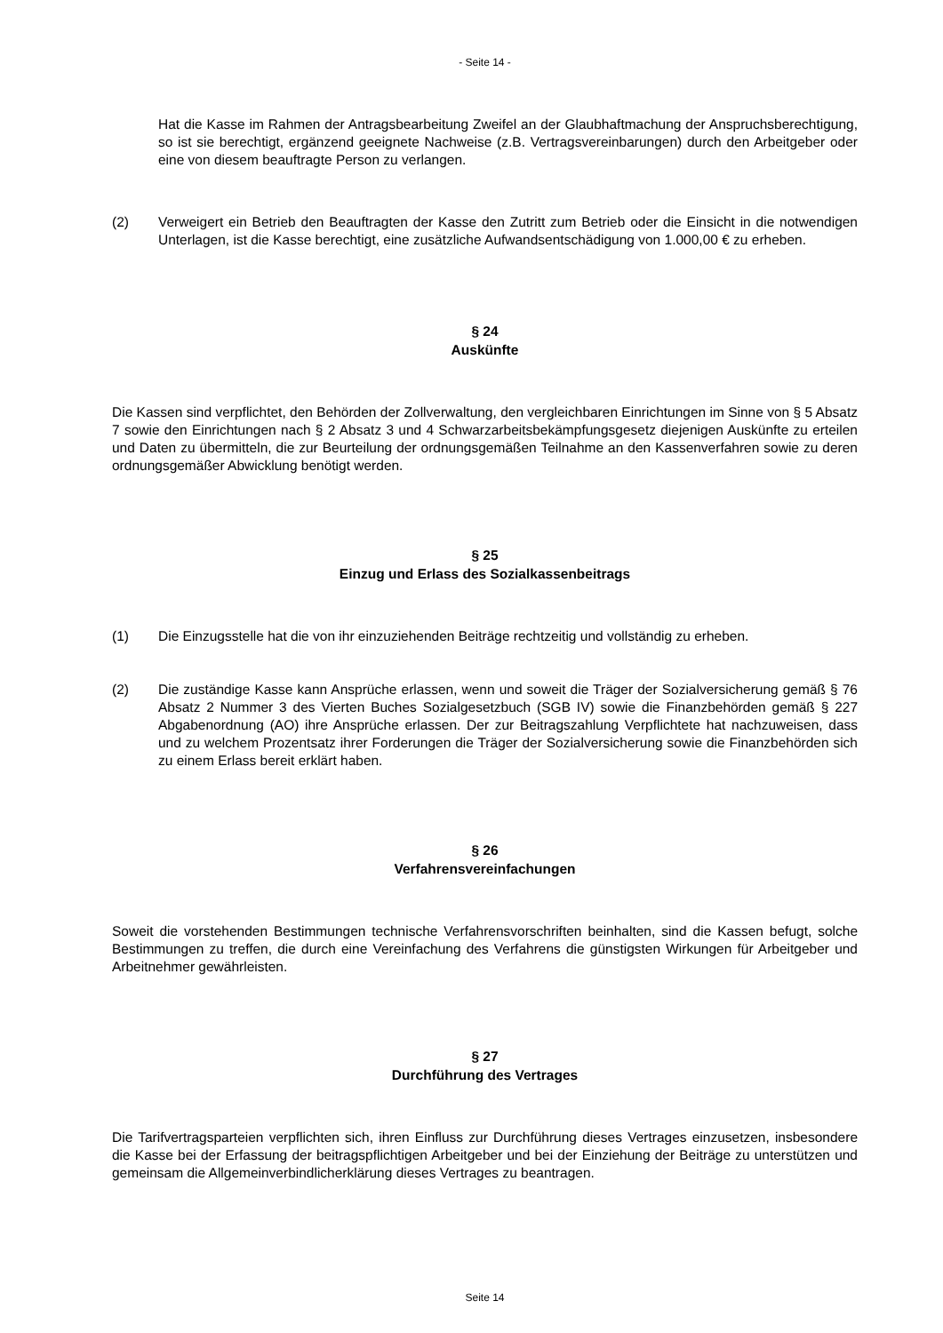- Seite 14 -
Hat die Kasse im Rahmen der Antragsbearbeitung Zweifel an der Glaubhaftmachung der Anspruchsberechtigung, so ist sie berechtigt, ergänzend geeignete Nachweise (z.B. Vertragsvereinbarungen) durch den Arbeitgeber oder eine von diesem beauftragte Person zu verlangen.
(2) Verweigert ein Betrieb den Beauftragten der Kasse den Zutritt zum Betrieb oder die Einsicht in die notwendigen Unterlagen, ist die Kasse berechtigt, eine zusätzliche Aufwandsentschädigung von 1.000,00 € zu erheben.
§ 24
Auskünfte
Die Kassen sind verpflichtet, den Behörden der Zollverwaltung, den vergleichbaren Einrichtungen im Sinne von § 5 Absatz 7 sowie den Einrichtungen nach § 2 Absatz 3 und 4 Schwarzarbeitsbekämpfungsgesetz diejenigen Auskünfte zu erteilen und Daten zu übermitteln, die zur Beurteilung der ordnungsgemäßen Teilnahme an den Kassenverfahren sowie zu deren ordnungsgemäßer Abwicklung benötigt werden.
§ 25
Einzug und Erlass des Sozialkassenbeitrags
(1) Die Einzugsstelle hat die von ihr einzuziehenden Beiträge rechtzeitig und vollständig zu erheben.
(2) Die zuständige Kasse kann Ansprüche erlassen, wenn und soweit die Träger der Sozialversicherung gemäß § 76 Absatz 2 Nummer 3 des Vierten Buches Sozialgesetzbuch (SGB IV) sowie die Finanzbehörden gemäß § 227 Abgabenordnung (AO) ihre Ansprüche erlassen. Der zur Beitragszahlung Verpflichtete hat nachzuweisen, dass und zu welchem Prozentsatz ihrer Forderungen die Träger der Sozialversicherung sowie die Finanzbehörden sich zu einem Erlass bereit erklärt haben.
§ 26
Verfahrensvereinfachungen
Soweit die vorstehenden Bestimmungen technische Verfahrensvorschriften beinhalten, sind die Kassen befugt, solche Bestimmungen zu treffen, die durch eine Vereinfachung des Verfahrens die günstigsten Wirkungen für Arbeitgeber und Arbeitnehmer gewährleisten.
§ 27
Durchführung des Vertrages
Die Tarifvertragsparteien verpflichten sich, ihren Einfluss zur Durchführung dieses Vertrages einzusetzen, insbesondere die Kasse bei der Erfassung der beitragspflichtigen Arbeitgeber und bei der Einziehung der Beiträge zu unterstützen und gemeinsam die Allgemeinverbindlicherklärung dieses Vertrages zu beantragen.
Seite 14